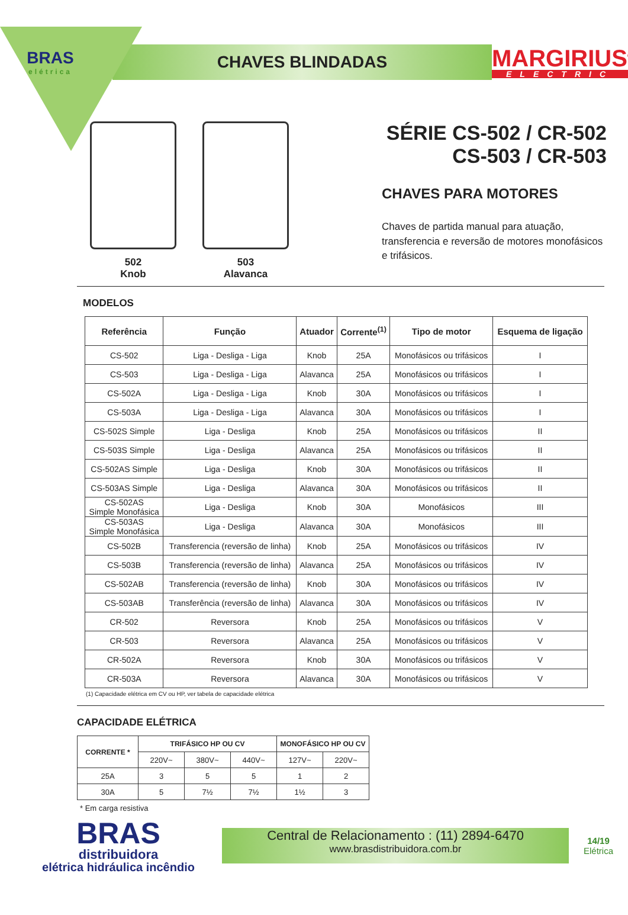BRAS
elétrica
CHAVES BLINDADAS
MARGIRIUS<sup>®</sup>
ELECTRIC
502
Knob
503
Alavanca
SÉRIE CS-502 / CR-502
CS-503 / CR-503
CHAVES PARA MOTORES
Chaves de partida manual para atuação,
transferencia e reversão de motores monofásicos
e trifásicos.
MODELOS
| Referência | Função | Atuador | Corrente<sup>(1)</sup> | Tipo de motor | Esquema de ligação |
| --- | --- | --- | --- | --- | --- |
| CS-502 | Liga - Desliga - Liga | Knob | 25A | Monofásicos ou trifásicos | I |
| CS-503 | Liga - Desliga - Liga | Alavanca | 25A | Monofásicos ou trifásicos | I |
| CS-502A | Liga - Desliga - Liga | Knob | 30A | Monofásicos ou trifásicos | I |
| CS-503A | Liga - Desliga - Liga | Alavanca | 30A | Monofásicos ou trifásicos | I |
| CS-502S Simple | Liga - Desliga | Knob | 25A | Monofásicos ou trifásicos | II |
| CS-503S Simple | Liga - Desliga | Alavanca | 25A | Monofásicos ou trifásicos | II |
| CS-502AS Simple | Liga - Desliga | Knob | 30A | Monofásicos ou trifásicos | II |
| CS-503AS Simple | Liga - Desliga | Alavanca | 30A | Monofásicos ou trifásicos | II |
| CS-502AS Simple Monofásica | Liga - Desliga | Knob | 30A | Monofásicos | III |
| CS-503AS Simple Monofásica | Liga - Desliga | Alavanca | 30A | Monofásicos | III |
| CS-502B | Transferencia (reversão de linha) | Knob | 25A | Monofásicos ou trifásicos | IV |
| CS-503B | Transferencia (reversão de linha) | Alavanca | 25A | Monofásicos ou trifásicos | IV |
| CS-502AB | Transferencia (reversão de linha) | Knob | 30A | Monofásicos ou trifásicos | IV |
| CS-503AB | Transferência (reversão de linha) | Alavanca | 30A | Monofásicos ou trifásicos | IV |
| CR-502 | Reversora | Knob | 25A | Monofásicos ou trifásicos | V |
| CR-503 | Reversora | Alavanca | 25A | Monofásicos ou trifásicos | V |
| CR-502A | Reversora | Knob | 30A | Monofásicos ou trifásicos | V |
| CR-503A | Reversora | Alavanca | 30A | Monofásicos ou trifásicos | V |
(1) Capacidade elétrica em CV ou HP, ver tabela de capacidade elétrica
CAPACIDADE ELÉTRICA
| CORRENTE * | TRIFÁSICO HP OU CV | | | MONOFÁSICO HP OU CV | |
| --- | --- | --- | --- | --- | --- |
| | 220V~ | 380V~ | 440V~ | 127V~ | 220V~ |
| 25A | 3 | 5 | 5 | 1 | 2 |
| 30A | 5 | 7½ | 7½ | 1½ | 3 |
* Em carga resistiva
BRAS
distribuidora
elétrica hidráulica incêndio
Central de Relacionamento : (11) 2894-6470
www.brasdistribuidora.com.br
14/19
Elétrica